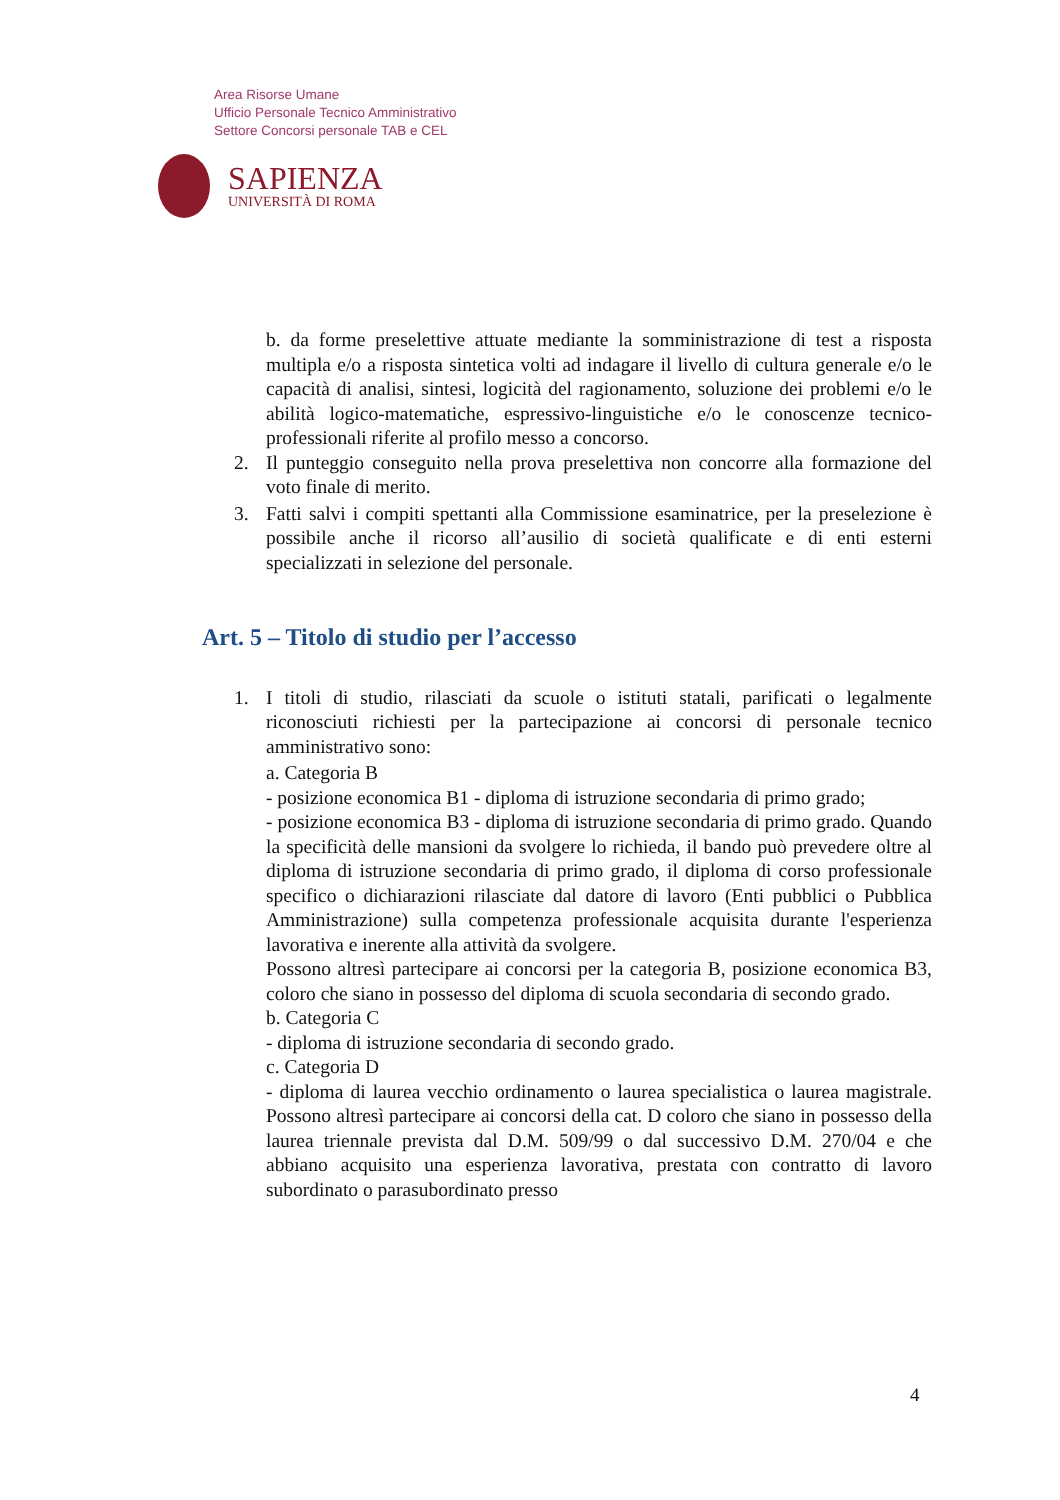Area Risorse Umane
Ufficio Personale Tecnico Amministrativo
Settore Concorsi personale TAB e CEL
SAPIENZA
UNIVERSITÀ DI ROMA
b. da forme preselettive attuate mediante la somministrazione di test a risposta multipla e/o a risposta sintetica volti ad indagare il livello di cultura generale e/o le capacità di analisi, sintesi, logicità del ragionamento, soluzione dei problemi e/o le abilità logico-matematiche, espressivo-linguistiche e/o le conoscenze tecnico-professionali riferite al profilo messo a concorso.
2. Il punteggio conseguito nella prova preselettiva non concorre alla formazione del voto finale di merito.
3. Fatti salvi i compiti spettanti alla Commissione esaminatrice, per la preselezione è possibile anche il ricorso all’ausilio di società qualificate e di enti esterni specializzati in selezione del personale.
Art. 5 – Titolo di studio per l’accesso
1. I titoli di studio, rilasciati da scuole o istituti statali, parificati o legalmente riconosciuti richiesti per la partecipazione ai concorsi di personale tecnico amministrativo sono:
a. Categoria B
- posizione economica B1 - diploma di istruzione secondaria di primo grado;
- posizione economica B3 - diploma di istruzione secondaria di primo grado. Quando la specificità delle mansioni da svolgere lo richieda, il bando può prevedere oltre al diploma di istruzione secondaria di primo grado, il diploma di corso professionale specifico o dichiarazioni rilasciate dal datore di lavoro (Enti pubblici o Pubblica Amministrazione) sulla competenza professionale acquisita durante l'esperienza lavorativa e inerente alla attività da svolgere.
Possono altresì partecipare ai concorsi per la categoria B, posizione economica B3, coloro che siano in possesso del diploma di scuola secondaria di secondo grado.
b. Categoria C
- diploma di istruzione secondaria di secondo grado.
c. Categoria D
- diploma di laurea vecchio ordinamento o laurea specialistica o laurea magistrale. Possono altresì partecipare ai concorsi della cat. D coloro che siano in possesso della laurea triennale prevista dal D.M. 509/99 o dal successivo D.M. 270/04 e che abbiano acquisito una esperienza lavorativa, prestata con contratto di lavoro subordinato o parasubordinato presso
4